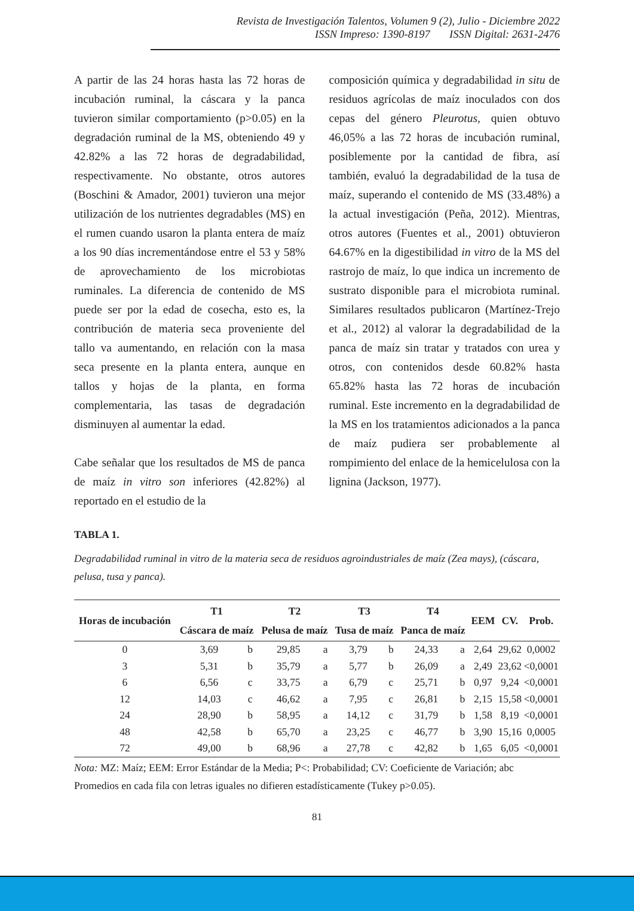Revista de Investigación Talentos, Volumen 9 (2), Julio - Diciembre 2022
ISSN Impreso: 1390-8197 ISSN Digital: 2631-2476
A partir de las 24 horas hasta las 72 horas de incubación ruminal, la cáscara y la panca tuvieron similar comportamiento (p>0.05) en la degradación ruminal de la MS, obteniendo 49 y 42.82% a las 72 horas de degradabilidad, respectivamente. No obstante, otros autores (Boschini & Amador, 2001) tuvieron una mejor utilización de los nutrientes degradables (MS) en el rumen cuando usaron la planta entera de maíz a los 90 días incrementándose entre el 53 y 58% de aprovechamiento de los microbiotas ruminales. La diferencia de contenido de MS puede ser por la edad de cosecha, esto es, la contribución de materia seca proveniente del tallo va aumentando, en relación con la masa seca presente en la planta entera, aunque en tallos y hojas de la planta, en forma complementaria, las tasas de degradación disminuyen al aumentar la edad.
Cabe señalar que los resultados de MS de panca de maíz in vitro son inferiores (42.82%) al reportado en el estudio de la
composición química y degradabilidad in situ de residuos agrícolas de maíz inoculados con dos cepas del género Pleurotus, quien obtuvo 46,05% a las 72 horas de incubación ruminal, posiblemente por la cantidad de fibra, así también, evaluó la degradabilidad de la tusa de maíz, superando el contenido de MS (33.48%) a la actual investigación (Peña, 2012). Mientras, otros autores (Fuentes et al., 2001) obtuvieron 64.67% en la digestibilidad in vitro de la MS del rastrojo de maíz, lo que indica un incremento de sustrato disponible para el microbiota ruminal. Similares resultados publicaron (Martínez-Trejo et al., 2012) al valorar la degradabilidad de la panca de maíz sin tratar y tratados con urea y otros, con contenidos desde 60.82% hasta 65.82% hasta las 72 horas de incubación ruminal. Este incremento en la degradabilidad de la MS en los tratamientos adicionados a la panca de maíz pudiera ser probablemente al rompimiento del enlace de la hemicelulosa con la lignina (Jackson, 1977).
TABLA 1.
Degradabilidad ruminal in vitro de la materia seca de residuos agroindustriales de maíz (Zea mays), (cáscara, pelusa, tusa y panca).
| Horas de incubación | T1 Cáscara de maíz | | T2 Pelusa de maíz | | T3 Tusa de maíz | | T4 Panca de maíz | | EEM | CV. | Prob. |
| --- | --- | --- | --- | --- | --- | --- | --- | --- | --- | --- | --- |
| 0 | 3,69 | b | 29,85 | a | 3,79 | b | 24,33 | a | 2,64 | 29,62 | 0,0002 |
| 3 | 5,31 | b | 35,79 | a | 5,77 | b | 26,09 | a | 2,49 | 23,62 | <0,0001 |
| 6 | 6,56 | c | 33,75 | a | 6,79 | c | 25,71 | b | 0,97 | 9,24 | <0,0001 |
| 12 | 14,03 | c | 46,62 | a | 7,95 | c | 26,81 | b | 2,15 | 15,58 | <0,0001 |
| 24 | 28,90 | b | 58,95 | a | 14,12 | c | 31,79 | b | 1,58 | 8,19 | <0,0001 |
| 48 | 42,58 | b | 65,70 | a | 23,25 | c | 46,77 | b | 3,90 | 15,16 | 0,0005 |
| 72 | 49,00 | b | 68,96 | a | 27,78 | c | 42,82 | b | 1,65 | 6,05 | <0,0001 |
Nota: MZ: Maíz; EEM: Error Estándar de la Media; P<: Probabilidad; CV: Coeficiente de Variación; abc Promedios en cada fila con letras iguales no difieren estadísticamente (Tukey p>0.05).
81